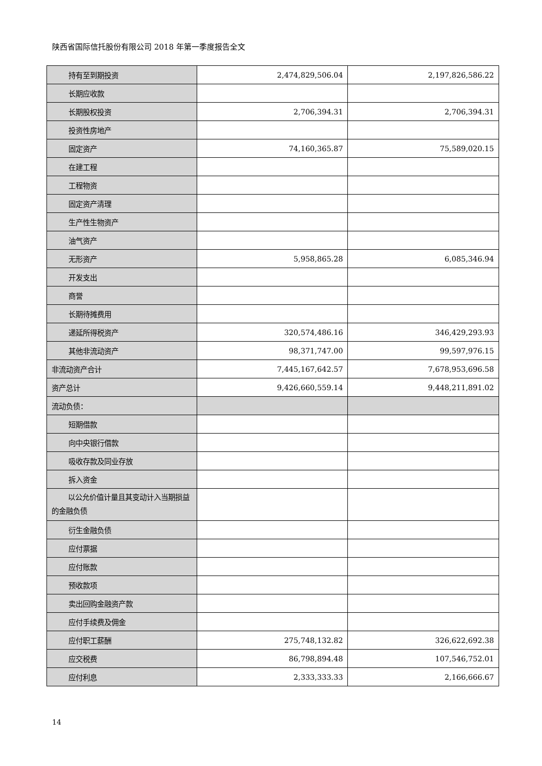陕西省国际信托股份有限公司 2018 年第一季度报告全文
| 持有至到期投资 | 2,474,829,506.04 | 2,197,826,586.22 |
| 长期应收款 | | |
| 长期股权投资 | 2,706,394.31 | 2,706,394.31 |
| 投资性房地产 | | |
| 固定资产 | 74,160,365.87 | 75,589,020.15 |
| 在建工程 | | |
| 工程物资 | | |
| 固定资产清理 | | |
| 生产性生物资产 | | |
| 油气资产 | | |
| 无形资产 | 5,958,865.28 | 6,085,346.94 |
| 开发支出 | | |
| 商誉 | | |
| 长期待摊费用 | | |
| 递延所得税资产 | 320,574,486.16 | 346,429,293.93 |
| 其他非流动资产 | 98,371,747.00 | 99,597,976.15 |
| 非流动资产合计 | 7,445,167,642.57 | 7,678,953,696.58 |
| 资产总计 | 9,426,660,559.14 | 9,448,211,891.02 |
| 流动负债： | | |
| 短期借款 | | |
| 向中央银行借款 | | |
| 吸收存款及同业存放 | | |
| 拆入资金 | | |
| 以公允价值计量且其变动计入当期损益的金融负债 | | |
| 衍生金融负债 | | |
| 应付票据 | | |
| 应付账款 | | |
| 预收款项 | | |
| 卖出回购金融资产款 | | |
| 应付手续费及佣金 | | |
| 应付职工薪酬 | 275,748,132.82 | 326,622,692.38 |
| 应交税费 | 86,798,894.48 | 107,546,752.01 |
| 应付利息 | 2,333,333.33 | 2,166,666.67 |
14